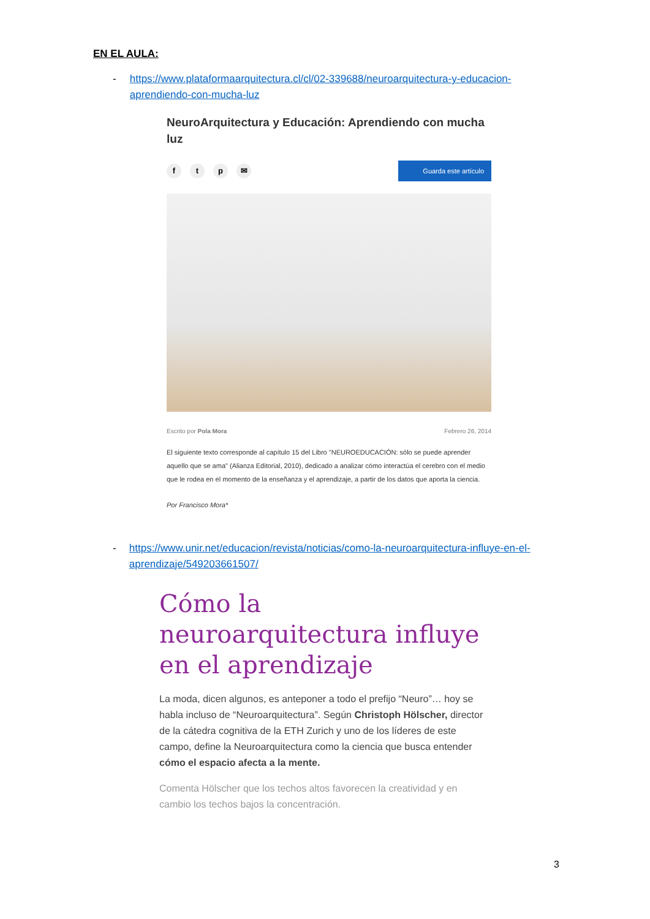EN EL AULA:
- https://www.plataformaarquitectura.cl/cl/02-339688/neuroarquitectura-y-educacion-aprendiendo-con-mucha-luz
NeuroArquitectura y Educación: Aprendiendo con mucha luz
ftp ✉
Guarda este artículo
Escrito por Pola Mora Febrero 26, 2014
El siguiente texto corresponde al capítulo 15 del Libro "NEUROEDUCACIÓN: sólo se puede aprender aquello que se ama" (Alianza Editorial, 2010), dedicado a analizar cómo interactúa el cerebro con el medio que le rodea en el momento de la enseñanza y el aprendizaje, a partir de los datos que aporta la ciencia.
Por Francisco Mora*
- https://www.unir.net/educacion/revista/noticias/como-la-neuroarquitectura-influye-en-el-aprendizaje/549203661507/
Cómo la neuroarquitectura influye en el aprendizaje
La moda, dicen algunos, es anteponer a todo el prefijo “Neuro”… hoy se habla incluso de “Neuroarquitectura”. Según Christoph Hölscher, director de la cátedra cognitiva de la ETH Zurich y uno de los líderes de este campo, define la Neuroarquitectura como la ciencia que busca entender cómo el espacio afecta a la mente.
Comenta Hölscher que los techos altos favorecen la creatividad y en cambio los techos bajos la concentración.
3